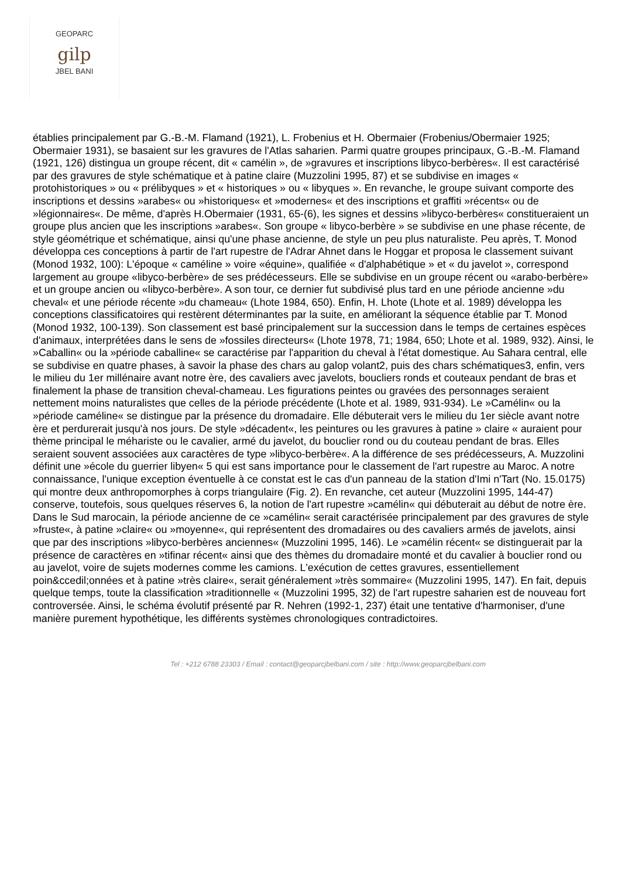GEOPARC
gilp
JBEL BANI
établies principalement par G.-B.-M. Flamand (1921), L. Frobenius et H. Obermaier (Frobenius/Obermaier 1925; Obermaier 1931), se basaient sur les gravures de l'Atlas saharien. Parmi quatre groupes principaux, G.-B.-M. Flamand (1921, 126) distingua un groupe récent, dit « camélin », de »gravures et inscriptions libyco-berbères«. Il est caractérisé par des gravures de style schématique et à patine claire (Muzzolini 1995, 87) et se subdivise en images « protohistoriques » ou « prélibyques » et « historiques » ou « libyques ». En revanche, le groupe suivant comporte des inscriptions et dessins »arabes« ou »historiques« et »modernes« et des inscriptions et graffiti »récents« ou de »légionnaires«. De même, d'après H.Obermaier (1931, 65-(6), les signes et dessins »libyco-berbères« constitueraient un groupe plus ancien que les inscriptions »arabes«. Son groupe « libyco-berbère » se subdivise en une phase récente, de style géométrique et schématique, ainsi qu'une phase ancienne, de style un peu plus naturaliste. Peu après, T. Monod développa ces conceptions à partir de l'art rupestre de l'Adrar Ahnet dans le Hoggar et proposa le classement suivant (Monod 1932, 100): L'époque « caméline » voire «équine», qualifiée « d'alphabétique » et « du javelot », correspond largement au groupe «libyco-berbère» de ses prédécesseurs. Elle se subdivise en un groupe récent ou «arabo-berbère» et un groupe ancien ou «libyco-berbère». A son tour, ce dernier fut subdivisé plus tard en une période ancienne »du cheval« et une période récente »du chameau« (Lhote 1984, 650). Enfin, H. Lhote (Lhote et al. 1989) développa les conceptions classificatoires qui restèrent déterminantes par la suite, en améliorant la séquence établie par T. Monod (Monod 1932, 100-139). Son classement est basé principalement sur la succession dans le temps de certaines espèces d'animaux, interprétées dans le sens de »fossiles directeurs« (Lhote 1978, 71; 1984, 650; Lhote et al. 1989, 932). Ainsi, le »Caballin« ou la »période caballine« se caractérise par l'apparition du cheval à l'état domestique. Au Sahara central, elle se subdivise en quatre phases, à savoir la phase des chars au galop volant2, puis des chars schématiques3, enfin, vers le milieu du 1er millénaire avant notre ère, des cavaliers avec javelots, boucliers ronds et couteaux pendant de bras et finalement la phase de transition cheval-chameau. Les figurations peintes ou gravées des personnages seraient nettement moins naturalistes que celles de la période précédente (Lhote et al. 1989, 931-934). Le »Camélin« ou la »période caméline« se distingue par la présence du dromadaire. Elle débuterait vers le milieu du 1er siècle avant notre ère et perdurerait jusqu'à nos jours. De style »décadent«, les peintures ou les gravures à patine » claire « auraient pour thème principal le méhariste ou le cavalier, armé du javelot, du bouclier rond ou du couteau pendant de bras. Elles seraient souvent associées aux caractères de type »libyco-berbère«. A la différence de ses prédécesseurs, A. Muzzolini définit une »école du guerrier libyen« 5 qui est sans importance pour le classement de l'art rupestre au Maroc. A notre connaissance, l'unique exception éventuelle à ce constat est le cas d'un panneau de la station d'Imi n'Tart (No. 15.0175) qui montre deux anthropomorphes à corps triangulaire (Fig. 2). En revanche, cet auteur (Muzzolini 1995, 144-47) conserve, toutefois, sous quelques réserves 6, la notion de l'art rupestre »camélin« qui débuterait au début de notre ère. Dans le Sud marocain, la période ancienne de ce »camélin« serait caractérisée principalement par des gravures de style »fruste«, à patine »claire« ou »moyenne«, qui représentent des dromadaires ou des cavaliers armés de javelots, ainsi que par des inscriptions »libyco-berbères anciennes« (Muzzolini 1995, 146). Le »camélin récent« se distinguerait par la présence de caractères en »tifinar récent« ainsi que des thèmes du dromadaire monté et du cavalier à bouclier rond ou au javelot, voire de sujets modernes comme les camions. L'exécution de cettes gravures, essentiellement poin&ccedil;onnées et à patine »très claire«, serait généralement »très sommaire« (Muzzolini 1995, 147). En fait, depuis quelque temps, toute la classification »traditionnelle « (Muzzolini 1995, 32) de l'art rupestre saharien est de nouveau fort controversée. Ainsi, le schéma évolutif présenté par R. Nehren (1992-1, 237) était une tentative d'harmoniser, d'une manière purement hypothétique, les différents systèmes chronologiques contradictoires.
Tel : +212 6788 23303 / Email : contact@geoparcjbelbani.com / site : http://www.geoparcjbelbani.com